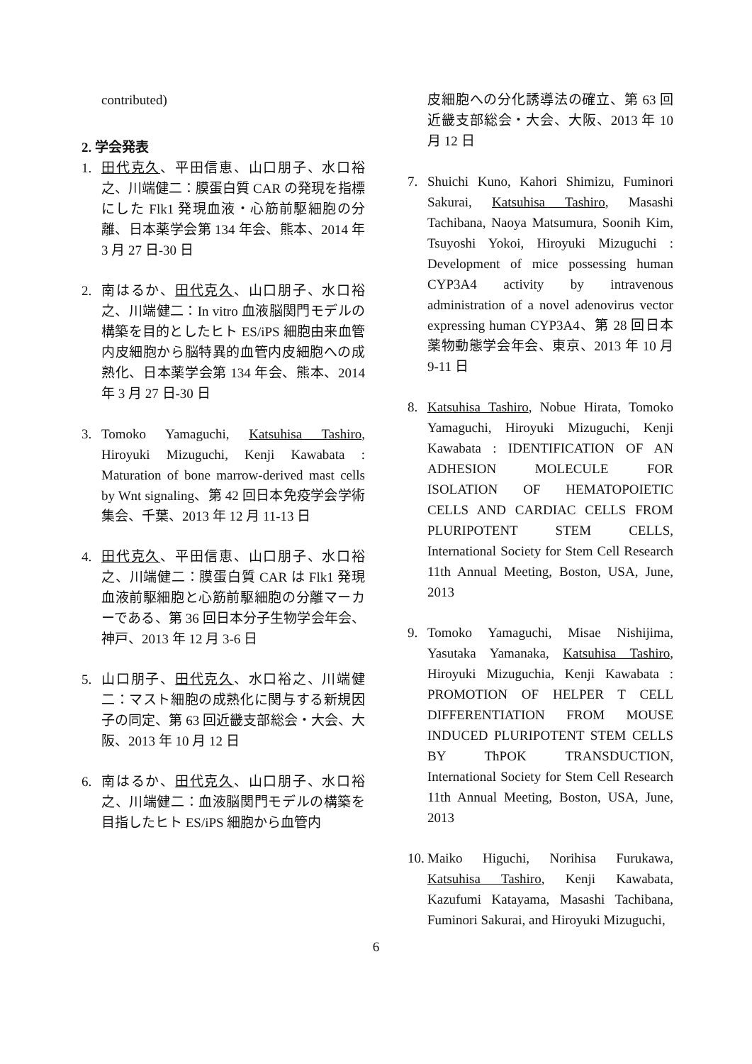contributed)
2. 学会発表
1. 田代克久、平田信恵、山口朋子、水口裕之、川端健二：膜蛋白質 CAR の発現を指標にした Flk1 発現血液・心筋前駆細胞の分離、日本薬学会第 134 年会、熊本、2014 年 3 月 27 日-30 日
2. 南はるか、田代克久、山口朋子、水口裕之、川端健二：In vitro 血液脳関門モデルの構築を目的としたヒト ES/iPS 細胞由来血管内皮細胞から脳特異的血管内皮細胞への成熟化、日本薬学会第 134 年会、熊本、2014 年 3 月 27 日-30 日
3. Tomoko Yamaguchi, Katsuhisa Tashiro, Hiroyuki Mizuguchi, Kenji Kawabata : Maturation of bone marrow-derived mast cells by Wnt signaling、第 42 回日本免疫学会学術集会、千葉、2013 年 12 月 11-13 日
4. 田代克久、平田信恵、山口朋子、水口裕之、川端健二：膜蛋白質 CAR は Flk1 発現血液前駆細胞と心筋前駆細胞の分離マーカーである、第 36 回日本分子生物学会年会、神戸、2013 年 12 月 3-6 日
5. 山口朋子、田代克久、水口裕之、川端健二：マスト細胞の成熟化に関与する新規因子の同定、第 63 回近畿支部総会・大会、大阪、2013 年 10 月 12 日
6. 南はるか、田代克久、山口朋子、水口裕之、川端健二：血液脳関門モデルの構築を目指したヒト ES/iPS 細胞から血管内
皮細胞への分化誘導法の確立、第 63 回近畿支部総会・大会、大阪、2013 年 10 月 12 日
7. Shuichi Kuno, Kahori Shimizu, Fuminori Sakurai, Katsuhisa Tashiro, Masashi Tachibana, Naoya Matsumura, Soonih Kim, Tsuyoshi Yokoi, Hiroyuki Mizuguchi : Development of mice possessing human CYP3A4 activity by intravenous administration of a novel adenovirus vector expressing human CYP3A4、第 28 回日本薬物動態学会年会、東京、2013 年 10 月 9-11 日
8. Katsuhisa Tashiro, Nobue Hirata, Tomoko Yamaguchi, Hiroyuki Mizuguchi, Kenji Kawabata : IDENTIFICATION OF AN ADHESION MOLECULE FOR ISOLATION OF HEMATOPOIETIC CELLS AND CARDIAC CELLS FROM PLURIPOTENT STEM CELLS, International Society for Stem Cell Research 11th Annual Meeting, Boston, USA, June, 2013
9. Tomoko Yamaguchi, Misae Nishijima, Yasutaka Yamanaka, Katsuhisa Tashiro, Hiroyuki Mizuguchia, Kenji Kawabata : PROMOTION OF HELPER T CELL DIFFERENTIATION FROM MOUSE INDUCED PLURIPOTENT STEM CELLS BY ThPOK TRANSDUCTION, International Society for Stem Cell Research 11th Annual Meeting, Boston, USA, June, 2013
10. Maiko Higuchi, Norihisa Furukawa, Katsuhisa Tashiro, Kenji Kawabata, Kazufumi Katayama, Masashi Tachibana, Fuminori Sakurai, and Hiroyuki Mizuguchi,
6